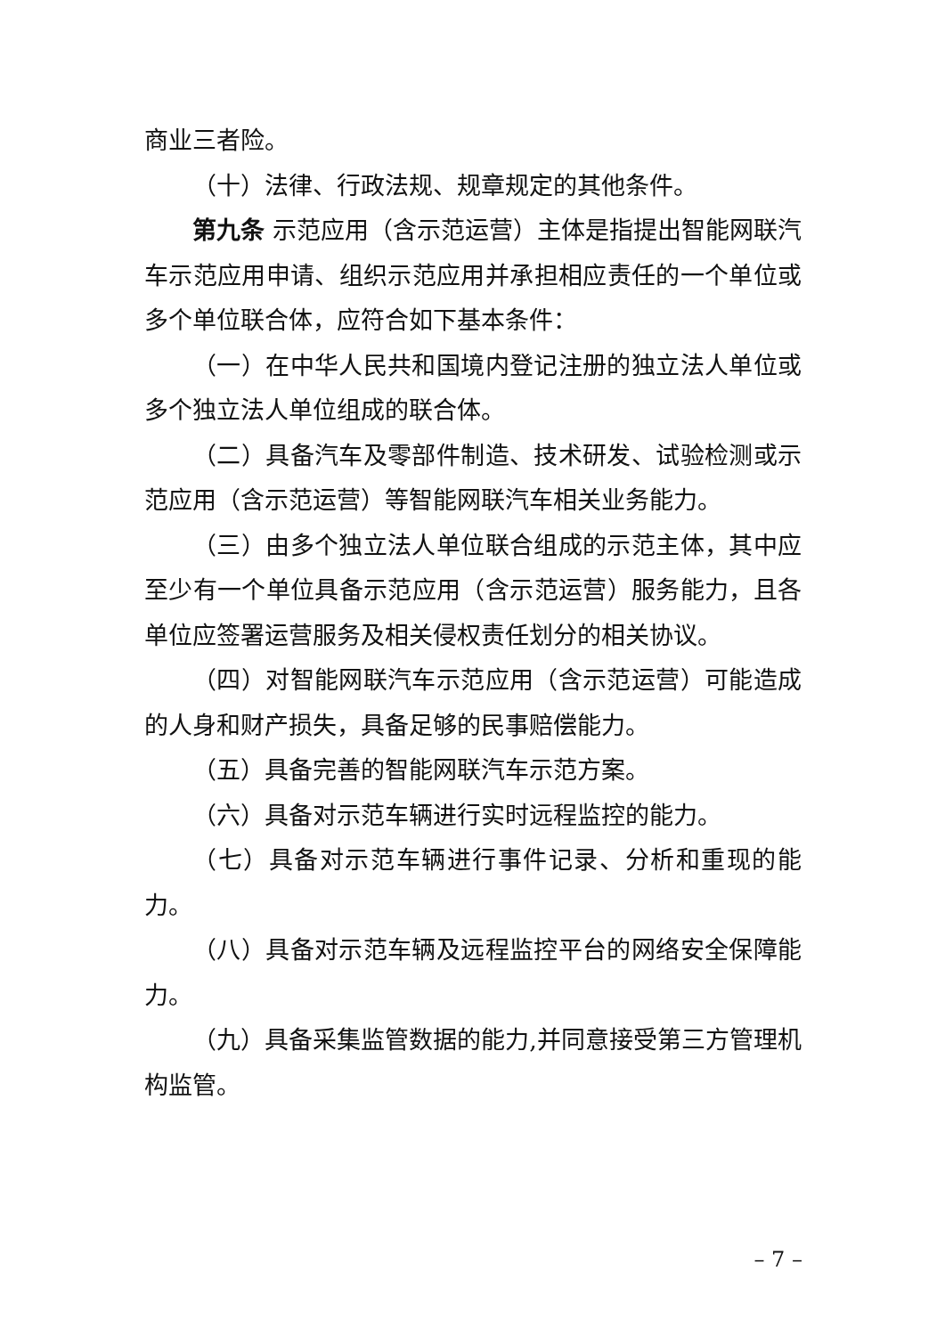商业三者险。
（十）法律、行政法规、规章规定的其他条件。
第九条 示范应用（含示范运营）主体是指提出智能网联汽车示范应用申请、组织示范应用并承担相应责任的一个单位或多个单位联合体，应符合如下基本条件：
（一）在中华人民共和国境内登记注册的独立法人单位或多个独立法人单位组成的联合体。
（二）具备汽车及零部件制造、技术研发、试验检测或示范应用（含示范运营）等智能网联汽车相关业务能力。
（三）由多个独立法人单位联合组成的示范主体，其中应至少有一个单位具备示范应用（含示范运营）服务能力，且各单位应签署运营服务及相关侵权责任划分的相关协议。
（四）对智能网联汽车示范应用（含示范运营）可能造成的人身和财产损失，具备足够的民事赔偿能力。
（五）具备完善的智能网联汽车示范方案。
（六）具备对示范车辆进行实时远程监控的能力。
（七）具备对示范车辆进行事件记录、分析和重现的能力。
（八）具备对示范车辆及远程监控平台的网络安全保障能力。
（九）具备采集监管数据的能力,并同意接受第三方管理机构监管。
– 7 –